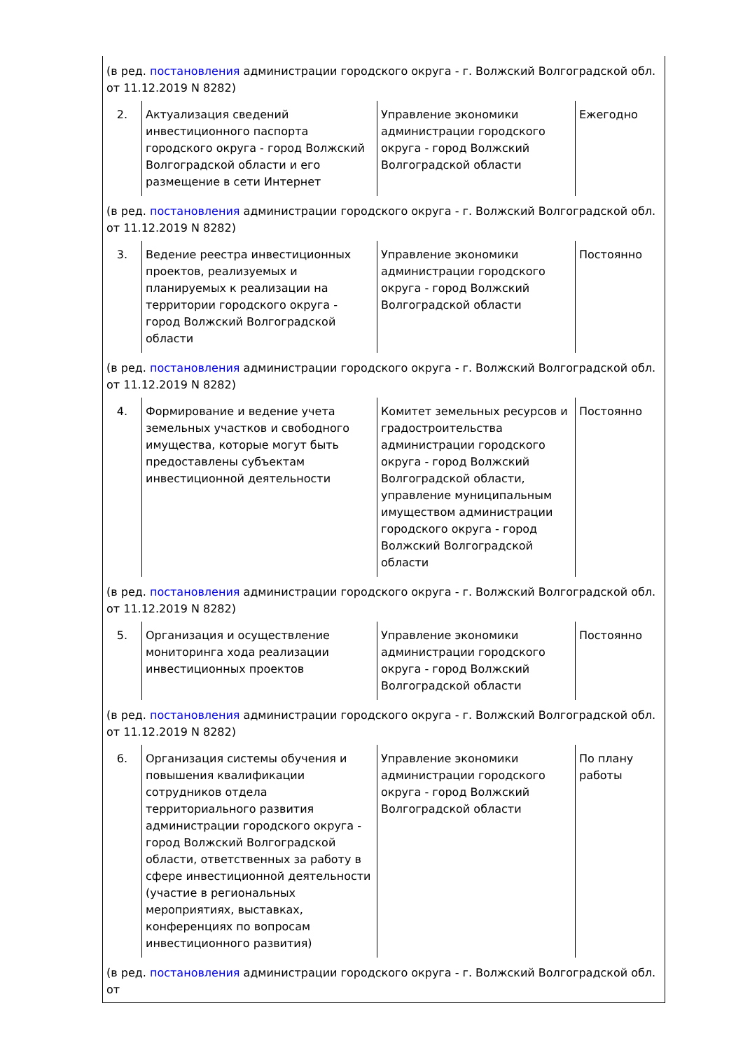| (в ред. постановления администрации городского округа - г. Волжский Волгоградской обл. от 11.12.2019 N 8282) | | | |
| 2. | Актуализация сведений инвестиционного паспорта городского округа - город Волжский Волгоградской области и его размещение в сети Интернет | Управление экономики администрации городского округа - город Волжский Волгоградской области | Ежегодно |
| (в ред. постановления администрации городского округа - г. Волжский Волгоградской обл. от 11.12.2019 N 8282) | | | |
| 3. | Ведение реестра инвестиционных проектов, реализуемых и планируемых к реализации на территории городского округа - город Волжский Волгоградской области | Управление экономики администрации городского округа - город Волжский Волгоградской области | Постоянно |
| (в ред. постановления администрации городского округа - г. Волжский Волгоградской обл. от 11.12.2019 N 8282) | | | |
| 4. | Формирование и ведение учета земельных участков и свободного имущества, которые могут быть предоставлены субъектам инвестиционной деятельности | Комитет земельных ресурсов и градостроительства администрации городского округа - город Волжский Волгоградской области, управление муниципальным имуществом администрации городского округа - город Волжский Волгоградской области | Постоянно |
| (в ред. постановления администрации городского округа - г. Волжский Волгоградской обл. от 11.12.2019 N 8282) | | | |
| 5. | Организация и осуществление мониторинга хода реализации инвестиционных проектов | Управление экономики администрации городского округа - город Волжский Волгоградской области | Постоянно |
| (в ред. постановления администрации городского округа - г. Волжский Волгоградской обл. от 11.12.2019 N 8282) | | | |
| 6. | Организация системы обучения и повышения квалификации сотрудников отдела территориального развития администрации городского округа - город Волжский Волгоградской области, ответственных за работу в сфере инвестиционной деятельности (участие в региональных мероприятиях, выставках, конференциях по вопросам инвестиционного развития) | Управление экономики администрации городского округа - город Волжский Волгоградской области | По плану работы |
| (в ред. постановления администрации городского округа - г. Волжский Волгоградской обл. от | | | |